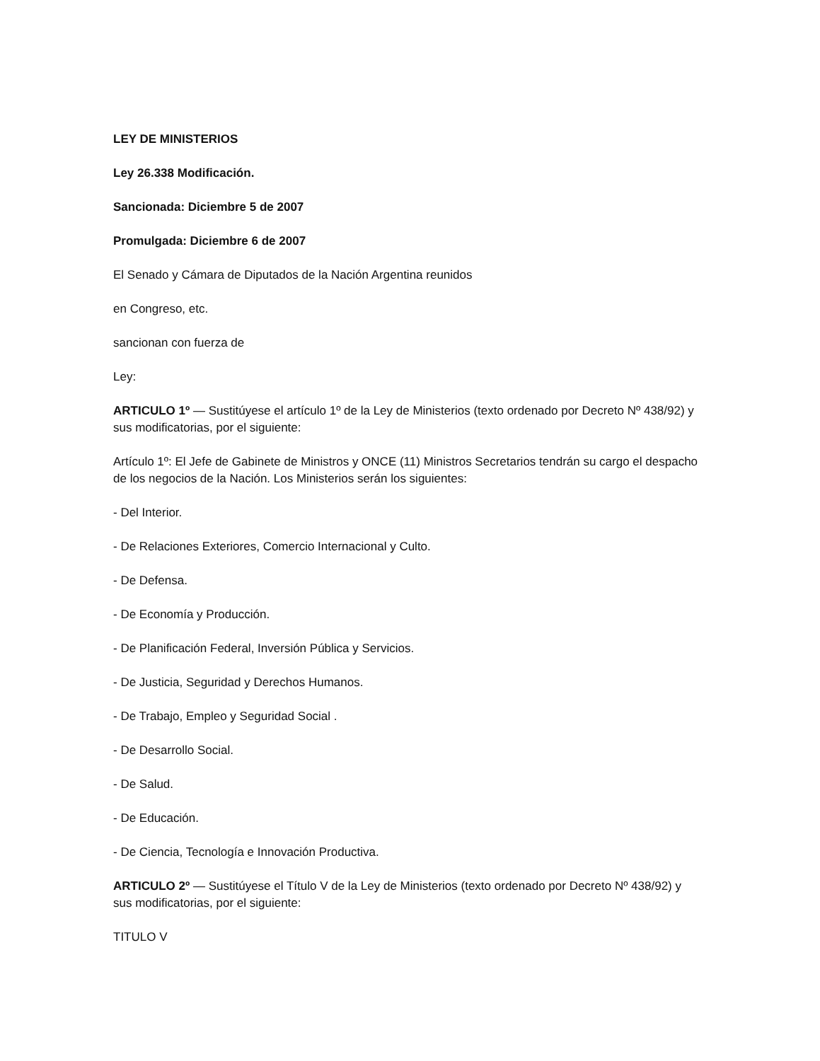LEY DE MINISTERIOS
Ley 26.338 Modificación.
Sancionada: Diciembre 5 de 2007
Promulgada: Diciembre 6 de 2007
El Senado y Cámara de Diputados de la Nación Argentina reunidos
en Congreso, etc.
sancionan con fuerza de
Ley:
ARTICULO 1º — Sustitúyese el artículo 1º de la Ley de Ministerios (texto ordenado por Decreto Nº 438/92) y sus modificatorias, por el siguiente:
Artículo 1º: El Jefe de Gabinete de Ministros y ONCE (11) Ministros Secretarios tendrán su cargo el despacho de los negocios de la Nación. Los Ministerios serán los siguientes:
- Del Interior.
- De Relaciones Exteriores, Comercio Internacional y Culto.
- De Defensa.
- De Economía y Producción.
- De Planificación Federal, Inversión Pública y Servicios.
- De Justicia, Seguridad y Derechos Humanos.
- De Trabajo, Empleo y Seguridad Social .
- De Desarrollo Social.
- De Salud.
- De Educación.
- De Ciencia, Tecnología e Innovación Productiva.
ARTICULO 2º — Sustitúyese el Título V de la Ley de Ministerios (texto ordenado por Decreto Nº 438/92) y sus modificatorias, por el siguiente:
TITULO V